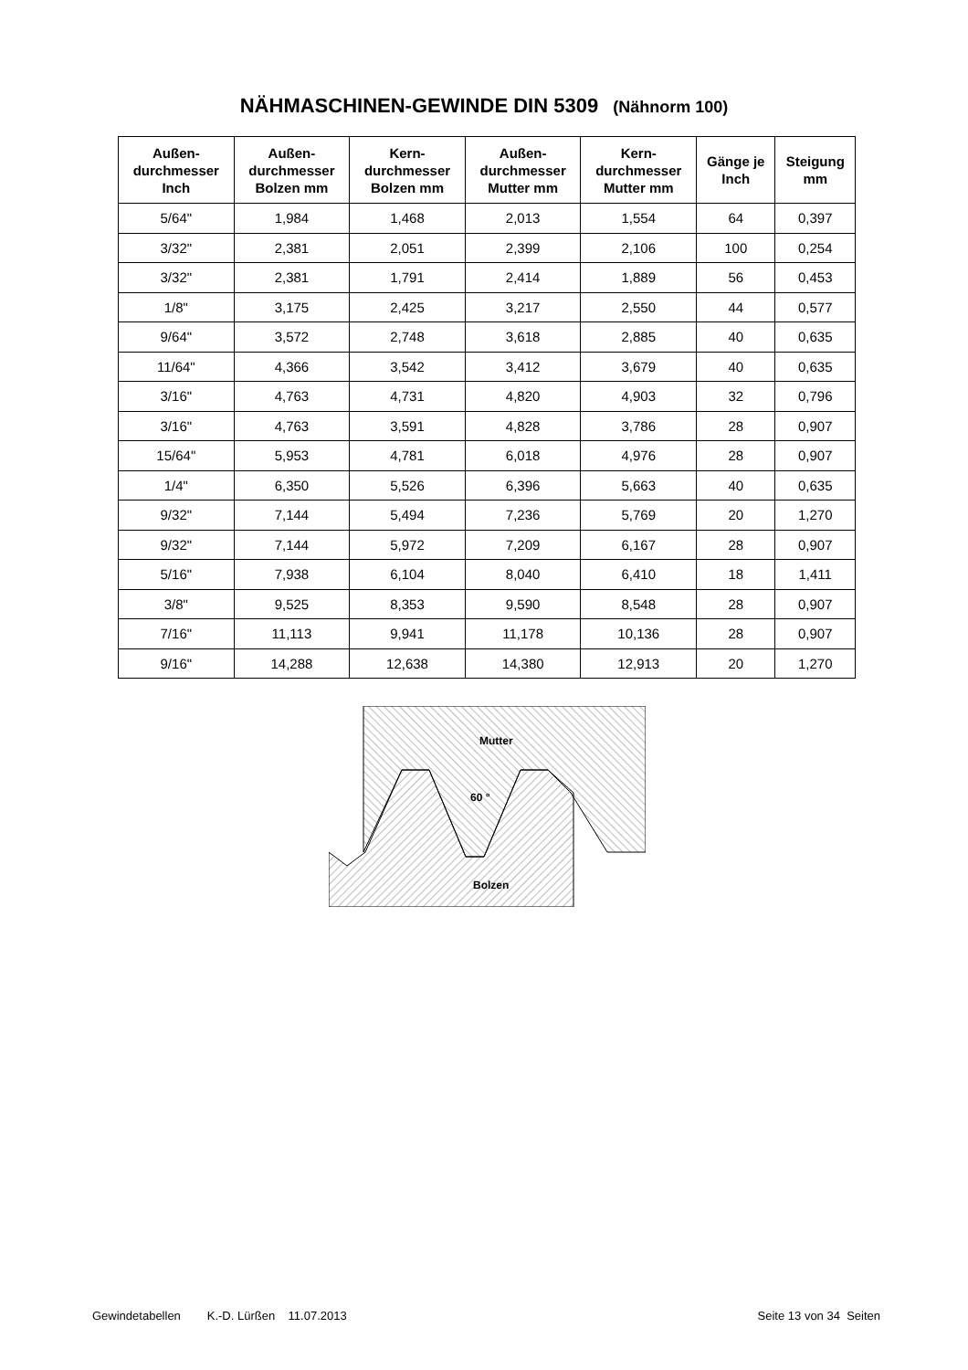NÄHMASCHINEN-GEWINDE DIN 5309 (Nähnorm 100)
| Außen- durchmesser Inch | Außen- durchmesser Bolzen mm | Kern- durchmesser Bolzen mm | Außen- durchmesser Mutter mm | Kern- durchmesser Mutter mm | Gänge je Inch | Steigung mm |
| --- | --- | --- | --- | --- | --- | --- |
| 5/64" | 1,984 | 1,468 | 2,013 | 1,554 | 64 | 0,397 |
| 3/32" | 2,381 | 2,051 | 2,399 | 2,106 | 100 | 0,254 |
| 3/32" | 2,381 | 1,791 | 2,414 | 1,889 | 56 | 0,453 |
| 1/8" | 3,175 | 2,425 | 3,217 | 2,550 | 44 | 0,577 |
| 9/64" | 3,572 | 2,748 | 3,618 | 2,885 | 40 | 0,635 |
| 11/64" | 4,366 | 3,542 | 3,412 | 3,679 | 40 | 0,635 |
| 3/16" | 4,763 | 4,731 | 4,820 | 4,903 | 32 | 0,796 |
| 3/16" | 4,763 | 3,591 | 4,828 | 3,786 | 28 | 0,907 |
| 15/64" | 5,953 | 4,781 | 6,018 | 4,976 | 28 | 0,907 |
| 1/4" | 6,350 | 5,526 | 6,396 | 5,663 | 40 | 0,635 |
| 9/32" | 7,144 | 5,494 | 7,236 | 5,769 | 20 | 1,270 |
| 9/32" | 7,144 | 5,972 | 7,209 | 6,167 | 28 | 0,907 |
| 5/16" | 7,938 | 6,104 | 8,040 | 6,410 | 18 | 1,411 |
| 3/8" | 9,525 | 8,353 | 9,590 | 8,548 | 28 | 0,907 |
| 7/16" | 11,113 | 9,941 | 11,178 | 10,136 | 28 | 0,907 |
| 9/16" | 14,288 | 12,638 | 14,380 | 12,913 | 20 | 1,270 |
Mutter
60 °
Bolzen
Gewindetabellen K.-D. Lürßen 11.07.2013 Seite 13 von 34 Seiten